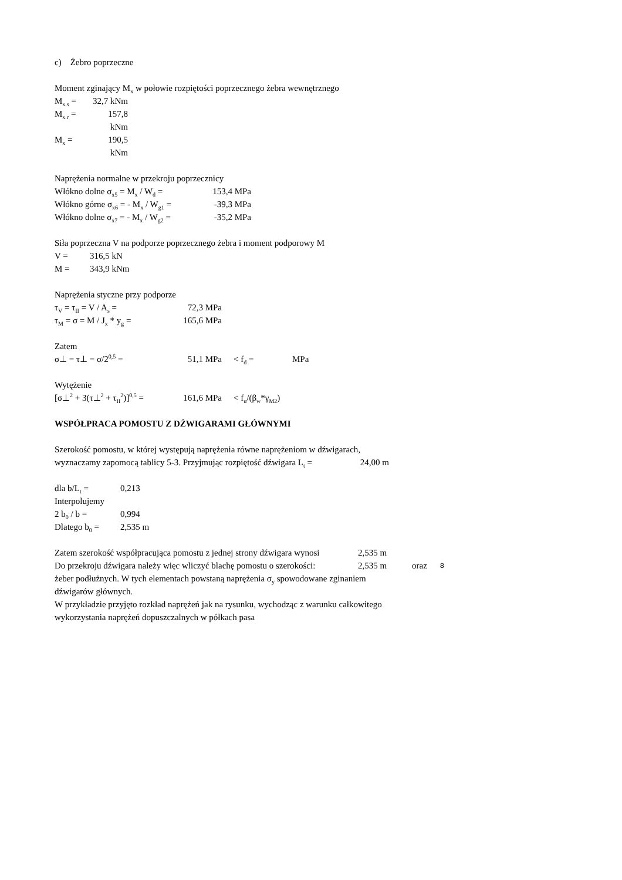c) Żebro poprzeczne
Moment zginający M<sub>x</sub> w połowie rozpiętości poprzecznego żebra wewnętrznego
M<sub>x.s</sub> = 32,7 kNm
M<sub>x.r</sub> = 157,8 kNm
M<sub>x</sub> = 190,5 kNm
Naprężenia normalne w przekroju poprzecznicy
Włókno dolne σ<sub>x5</sub> = M<sub>x</sub> / W<sub>d</sub> = 153,4 MPa
Włókno górne σ<sub>x6</sub> = - M<sub>x</sub> / W<sub>g1</sub> = -39,3 MPa
Włókno dolne σ<sub>x7</sub> = - M<sub>x</sub> / W<sub>g2</sub> = -35,2 MPa
Siła poprzeczna V na podporze poprzecznego żebra i moment podporowy M
V = 316,5 kN
M = 343,9 kNm
Naprężenia styczne przy podporze
τ<sub>V</sub> = τ<sub>II</sub> = V / A<sub>s</sub> = 72,3 MPa
τ<sub>M</sub> = σ = M / J<sub>x</sub> * y<sub>g</sub> = 165,6 MPa
Zatem
σ⊥ = τ⊥ = σ/2<sup>0,5</sup> = 51,1 MPa < f<sub>d</sub> = MPa
Wytężenie
[σ⊥<sup>2</sup> + 3(τ⊥<sup>2</sup> + τ<sub>II</sub><sup>2</sup>)]<sup>0,5</sup> = 161,6 MPa < f<sub>u</sub>/(β<sub>w</sub>*γ<sub>M2</sub>)
WSPÓŁPRACA POMOSTU Z DŹWIGARAMI GŁÓWNYMI
Szerokość pomostu, w której występują naprężenia równe naprężeniom w dźwigarach,
wyznaczamy zapomocą tablicy 5-3. Przyjmując rozpiętość dźwigara L<sub>t</sub> = 24,00 m
dla b/L<sub>t</sub> = 0,213
Interpolujemy
2 b<sub>0</sub> / b = 0,994
Dlatego b<sub>0</sub> = 2,535 m
Zatem szerokość współpracująca pomostu z jednej strony dźwigara wynosi 2,535 m
Do przekroju dźwigara należy więc wliczyć blachę pomostu o szerokości: 2,535 m oraz 8
żeber podłużnych. W tych elementach powstaną naprężenia σ<sub>y</sub> spowodowane zginaniem
dźwigarów głównych.
W przykładzie przyjęto rozkład naprężeń jak na rysunku, wychodząc z warunku całkowitego
wykorzystania naprężeń dopuszczalnych w półkach pasa